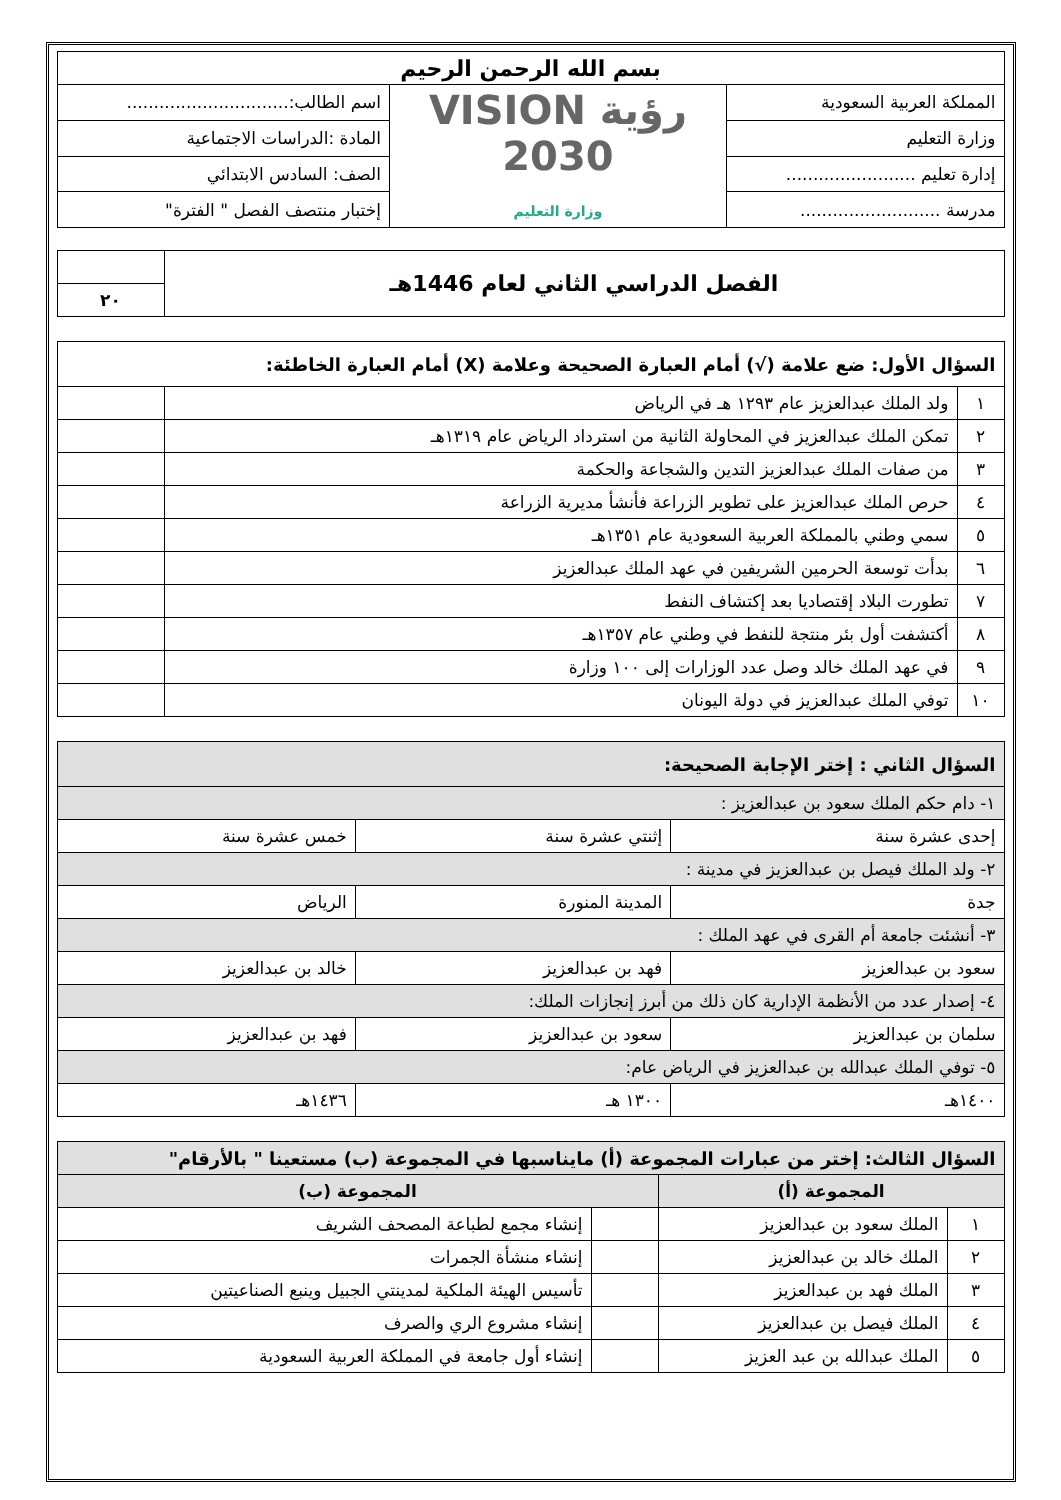| بسم الله الرحمن الرحيم | | |
| المملكة العربية السعودية | رؤية VISION 2030 وزارة التعليم | اسم الطالب:.............................. |
| وزارة التعليم | | المادة :الدراسات الاجتماعية |
| إدارة تعليم ........................ | | الصف: السادس الابتدائي |
| مدرسة .......................... | | إختبار منتصف الفصل " الفترة" |
| الفصل الدراسي الثاني لعام 1446هـ | |
| | ٢٠ |
| السؤال الأول: ضع علامة (√) أمام العبارة الصحيحة وعلامة (X) أمام العبارة الخاطئة: | | |
| ١ | ولد الملك عبدالعزيز عام ١٢٩٣ هـ في الرياض | |
| ٢ | تمكن الملك عبدالعزيز في المحاولة الثانية من استرداد الرياض عام ١٣١٩هـ | |
| ٣ | من صفات الملك عبدالعزيز التدين والشجاعة والحكمة | |
| ٤ | حرص الملك عبدالعزيز على تطوير الزراعة فأنشأ مديرية الزراعة | |
| ٥ | سمي وطني بالمملكة العربية السعودية عام ١٣٥١هـ | |
| ٦ | بدأت توسعة الحرمين الشريفين في عهد الملك عبدالعزيز | |
| ٧ | تطورت البلاد إقتصاديا بعد إكتشاف النفط | |
| ٨ | أكتشفت أول بئر منتجة للنفط في وطني عام ١٣٥٧هـ | |
| ٩ | في عهد الملك خالد وصل عدد الوزارات إلى ١٠٠ وزارة | |
| ١٠ | توفي الملك عبدالعزيز في دولة اليونان | |
| السؤال الثاني : إختر الإجابة الصحيحة: | | |
| ١- دام حكم الملك سعود بن عبدالعزيز : | | |
| إحدى عشرة سنة | إثنتي عشرة سنة | خمس عشرة سنة |
| ٢- ولد الملك فيصل بن عبدالعزيز في مدينة : | | |
| جدة | المدينة المنورة | الرياض |
| ٣- أنشئت جامعة أم القرى في عهد الملك : | | |
| سعود بن عبدالعزيز | فهد بن عبدالعزيز | خالد بن عبدالعزيز |
| ٤- إصدار عدد من الأنظمة الإدارية كان ذلك من أبرز إنجازات الملك: | | |
| سلمان بن عبدالعزيز | سعود بن عبدالعزيز | فهد بن عبدالعزيز |
| ٥- توفي الملك عبدالله بن عبدالعزيز في الرياض عام: | | |
| ١٤٠٠هـ | ١٣٠٠ هـ | ١٤٣٦هـ |
| السؤال الثالث: إختر من عبارات المجموعة (أ) مايناسبها في المجموعة (ب) مستعينا " بالأرقام" | | | |
| المجموعة (أ) | | المجموعة (ب) | |
| ١ | الملك سعود بن عبدالعزيز | | إنشاء مجمع لطباعة المصحف الشريف |
| ٢ | الملك خالد بن عبدالعزيز | | إنشاء منشأة الجمرات |
| ٣ | الملك فهد بن عبدالعزيز | | تأسيس الهيئة الملكية لمدينتي الجبيل وينبع الصناعيتين |
| ٤ | الملك فيصل بن عبدالعزيز | | إنشاء مشروع الري والصرف |
| ٥ | الملك عبدالله بن عبد العزيز | | إنشاء أول جامعة في المملكة العربية السعودية |